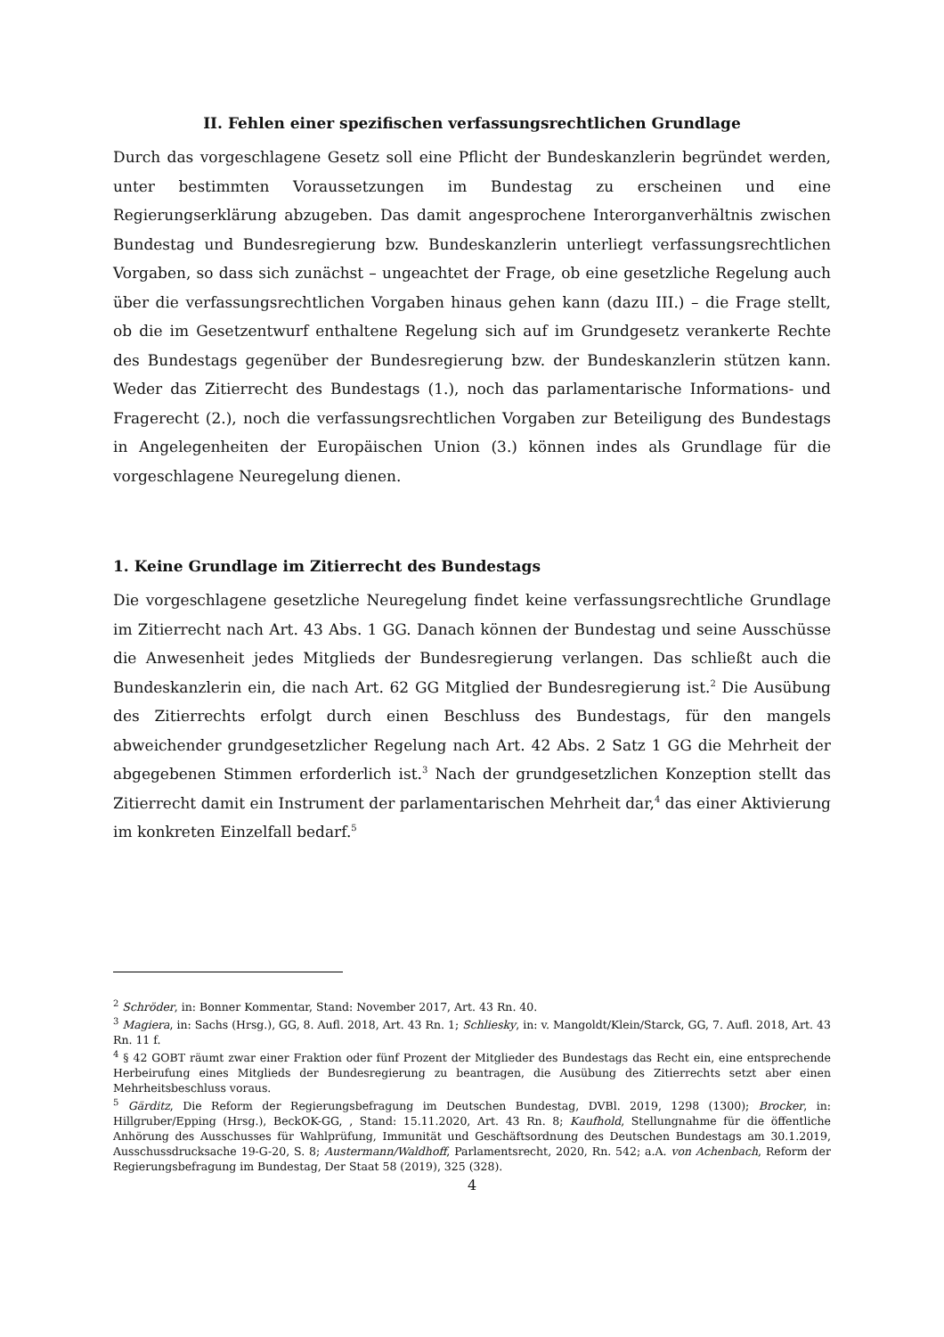II. Fehlen einer spezifischen verfassungsrechtlichen Grundlage
Durch das vorgeschlagene Gesetz soll eine Pflicht der Bundeskanzlerin begründet werden, unter bestimmten Voraussetzungen im Bundestag zu erscheinen und eine Regierungserklärung abzugeben. Das damit angesprochene Interorganverhältnis zwischen Bundestag und Bundesregierung bzw. Bundeskanzlerin unterliegt verfassungsrechtlichen Vorgaben, so dass sich zunächst – ungeachtet der Frage, ob eine gesetzliche Regelung auch über die verfassungsrechtlichen Vorgaben hinaus gehen kann (dazu III.) – die Frage stellt, ob die im Gesetzentwurf enthaltene Regelung sich auf im Grundgesetz verankerte Rechte des Bundestags gegenüber der Bundesregierung bzw. der Bundeskanzlerin stützen kann. Weder das Zitierrecht des Bundestags (1.), noch das parlamentarische Informations- und Fragerecht (2.), noch die verfassungsrechtlichen Vorgaben zur Beteiligung des Bundestags in Angelegenheiten der Europäischen Union (3.) können indes als Grundlage für die vorgeschlagene Neuregelung dienen.
1. Keine Grundlage im Zitierrecht des Bundestags
Die vorgeschlagene gesetzliche Neuregelung findet keine verfassungsrechtliche Grundlage im Zitierrecht nach Art. 43 Abs. 1 GG. Danach können der Bundestag und seine Ausschüsse die Anwesenheit jedes Mitglieds der Bundesregierung verlangen. Das schließt auch die Bundeskanzlerin ein, die nach Art. 62 GG Mitglied der Bundesregierung ist.<sup>2</sup> Die Ausübung des Zitierrechts erfolgt durch einen Beschluss des Bundestags, für den mangels abweichender grundgesetzlicher Regelung nach Art. 42 Abs. 2 Satz 1 GG die Mehrheit der abgegebenen Stimmen erforderlich ist.<sup>3</sup> Nach der grundgesetzlichen Konzeption stellt das Zitierrecht damit ein Instrument der parlamentarischen Mehrheit dar,<sup>4</sup> das einer Aktivierung im konkreten Einzelfall bedarf.<sup>5</sup>
<sup>2</sup> Schröder, in: Bonner Kommentar, Stand: November 2017, Art. 43 Rn. 40.
<sup>3</sup> Magiera, in: Sachs (Hrsg.), GG, 8. Aufl. 2018, Art. 43 Rn. 1; Schliesky, in: v. Mangoldt/Klein/Starck, GG, 7. Aufl. 2018, Art. 43 Rn. 11 f.
<sup>4</sup> § 42 GOBT räumt zwar einer Fraktion oder fünf Prozent der Mitglieder des Bundestags das Recht ein, eine entsprechende Herbeirufung eines Mitglieds der Bundesregierung zu beantragen, die Ausübung des Zitierrechts setzt aber einen Mehrheitsbeschluss voraus.
<sup>5</sup> Gärditz, Die Reform der Regierungsbefragung im Deutschen Bundestag, DVBl. 2019, 1298 (1300); Brocker, in: Hillgruber/Epping (Hrsg.), BeckOK-GG, , Stand: 15.11.2020, Art. 43 Rn. 8; Kaufhold, Stellungnahme für die öffentliche Anhörung des Ausschusses für Wahlprüfung, Immunität und Geschäftsordnung des Deutschen Bundestags am 30.1.2019, Ausschussdrucksache 19-G-20, S. 8; Austermann/Waldhoff, Parlamentsrecht, 2020, Rn. 542; a.A. von Achenbach, Reform der Regierungsbefragung im Bundestag, Der Staat 58 (2019), 325 (328).
4